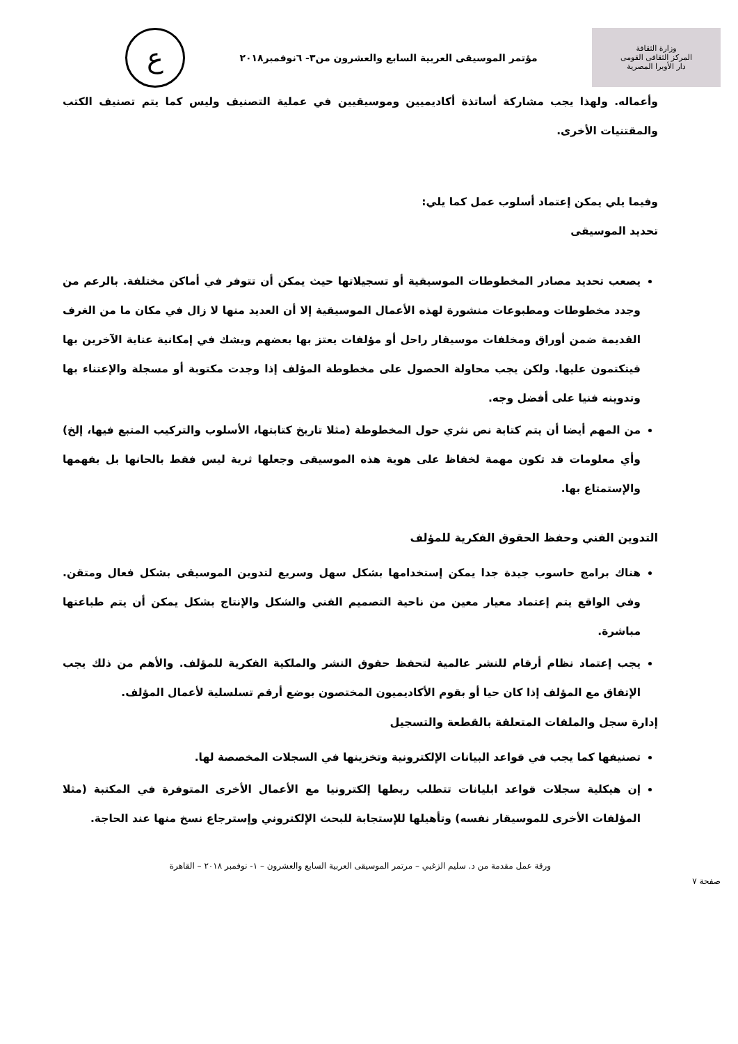وزارة الثقافة
المركز الثقافى القومى
دار الأوبرا المصرية
مؤتمر الموسيقى العربية السابع والعشرون من٣- ٦نوفمبر٢٠١٨
ع
وأعماله. ولهذا يجب مشاركة أساتذة أكاديميين وموسيقيين في عملية التصنيف وليس كما يتم تصنيف الكتب والمقتنيات الأخرى.
وفيما يلي يمكن إعتماد أسلوب عمل كما يلي:
تحديد الموسيقى
يصعب تحديد مصادر المخطوطات الموسيقية أو تسجيلاتها حيث يمكن أن تتوفر في أماكن مختلفة. بالرعم من وجدد مخطوطات ومطبوعات منشورة لهذه الأعمال الموسيقية إلا أن العديد منها لا زال في مكان ما من الغرف القديمة ضمن أوراق ومخلفات موسيقار راحل أو مؤلفات يعتز بها بعضهم ويشك في إمكانية عناية الآخرين بها فيتكتمون عليها. ولكن يجب محاولة الحصول على مخطوطة المؤلف إذا وجدت مكتوبة أو مسجلة والإعتناء بها وتدوينه فنيا على أفضل وجه.
من المهم أيضا أن يتم كتابة نص نثري حول المخطوطة (مثلا تاريخ كتابتها، الأسلوب والتركيب المتبع فيها، إلخ) وأي معلومات قد تكون مهمة لخفاظ على هوية هذه الموسيقى وجعلها ثرية ليس فقط بالحانها بل بفهمها والإستمتاع بها.
التدوين الفني وحفظ الحقوق الفكرية للمؤلف
هناك برامج حاسوب جيدة جدا يمكن إستخدامها بشكل سهل وسريع لتدوين الموسيقى بشكل فعال ومتقن. وفي الواقع يتم إعتماد معيار معين من ناحية التصميم الفني والشكل والإنتاج بشكل يمكن أن يتم طباعتها مباشرة.
يجب إعتماد نظام أرقام للنشر عالمية لتحفظ حقوق النشر والملكية الفكرية للمؤلف. والأهم من ذلك يجب الإتفاق مع المؤلف إذا كان حيا أو بقوم الأكاديميون المختصون بوضع أرقم تسلسلية لأعمال المؤلف.
إدارة سجل والملفات المتعلقة بالقطعة والتسجيل
تصنيفها كما يجب في قواعد البيانات الإلكترونية وتخزينها في السجلات المخصصة لها.
إن هيكلية سجلات قواعد ابليانات تتطلب ربطها إلكترونيا مع الأعمال الأخرى المتوفرة في المكتبة (مثلا المؤلفات الأخرى للموسيقار نفسه) وتأهيلها للإستجابة للبحث الإلكتروني وإسترجاع نسخ منها عند الحاجة.
ورقة عمل مقدمة من د. سليم الزغبي – مرتمر الموسيقى العربية السابع والعشرون – ١- نوفمبر ٢٠١٨ – القاهرة
صفحة ٧